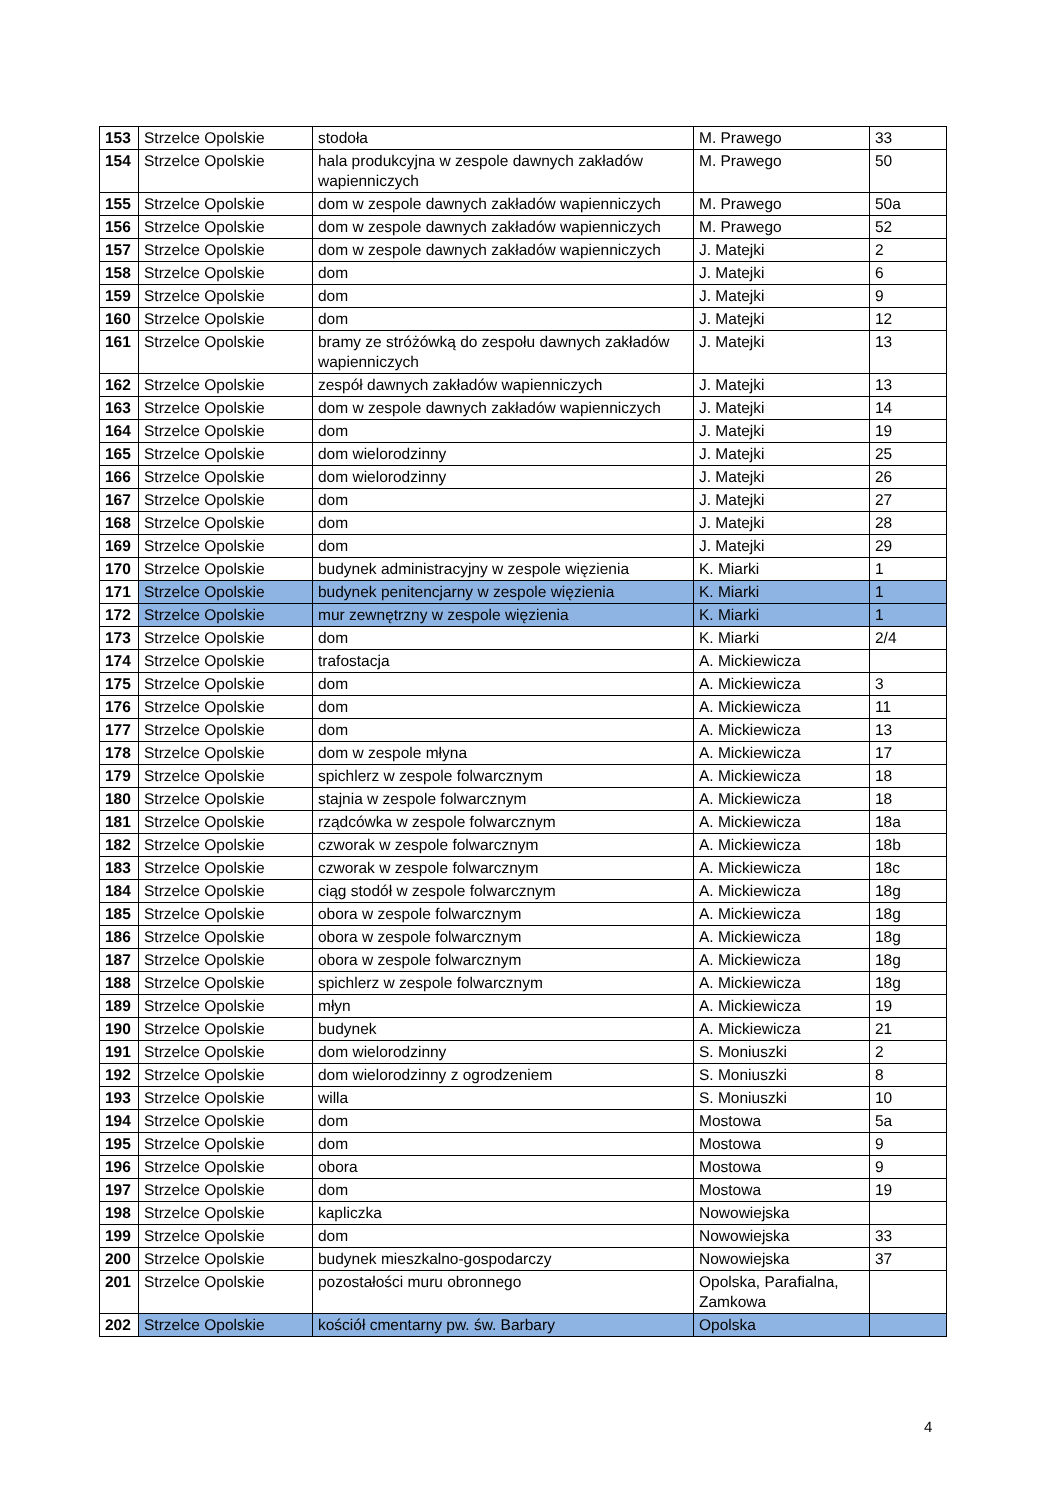| 153 | Strzelce Opolskie | stodoła | M. Prawego | 33 |
| 154 | Strzelce Opolskie | hala produkcyjna w zespole dawnych zakładów wapienniczych | M. Prawego | 50 |
| 155 | Strzelce Opolskie | dom w zespole dawnych zakładów wapienniczych | M. Prawego | 50a |
| 156 | Strzelce Opolskie | dom w zespole dawnych zakładów wapienniczych | M. Prawego | 52 |
| 157 | Strzelce Opolskie | dom w zespole dawnych zakładów wapienniczych | J. Matejki | 2 |
| 158 | Strzelce Opolskie | dom | J. Matejki | 6 |
| 159 | Strzelce Opolskie | dom | J. Matejki | 9 |
| 160 | Strzelce Opolskie | dom | J. Matejki | 12 |
| 161 | Strzelce Opolskie | bramy ze stróżówką do zespołu dawnych zakładów wapienniczych | J. Matejki | 13 |
| 162 | Strzelce Opolskie | zespół dawnych zakładów wapienniczych | J. Matejki | 13 |
| 163 | Strzelce Opolskie | dom w zespole dawnych zakładów wapienniczych | J. Matejki | 14 |
| 164 | Strzelce Opolskie | dom | J. Matejki | 19 |
| 165 | Strzelce Opolskie | dom wielorodzinny | J. Matejki | 25 |
| 166 | Strzelce Opolskie | dom wielorodzinny | J. Matejki | 26 |
| 167 | Strzelce Opolskie | dom | J. Matejki | 27 |
| 168 | Strzelce Opolskie | dom | J. Matejki | 28 |
| 169 | Strzelce Opolskie | dom | J. Matejki | 29 |
| 170 | Strzelce Opolskie | budynek administracyjny w zespole więzienia | K. Miarki | 1 |
| 171 | Strzelce Opolskie | budynek penitencjarny w zespole więzienia | K. Miarki | 1 |
| 172 | Strzelce Opolskie | mur zewnętrzny w zespole więzienia | K. Miarki | 1 |
| 173 | Strzelce Opolskie | dom | K. Miarki | 2/4 |
| 174 | Strzelce Opolskie | trafostacja | A. Mickiewicza | |
| 175 | Strzelce Opolskie | dom | A. Mickiewicza | 3 |
| 176 | Strzelce Opolskie | dom | A. Mickiewicza | 11 |
| 177 | Strzelce Opolskie | dom | A. Mickiewicza | 13 |
| 178 | Strzelce Opolskie | dom w zespole młyna | A. Mickiewicza | 17 |
| 179 | Strzelce Opolskie | spichlerz w zespole folwarcznym | A. Mickiewicza | 18 |
| 180 | Strzelce Opolskie | stajnia w zespole folwarcznym | A. Mickiewicza | 18 |
| 181 | Strzelce Opolskie | rządcówka w zespole folwarcznym | A. Mickiewicza | 18a |
| 182 | Strzelce Opolskie | czworak w zespole folwarcznym | A. Mickiewicza | 18b |
| 183 | Strzelce Opolskie | czworak w zespole folwarcznym | A. Mickiewicza | 18c |
| 184 | Strzelce Opolskie | ciąg stodół w zespole folwarcznym | A. Mickiewicza | 18g |
| 185 | Strzelce Opolskie | obora w zespole folwarcznym | A. Mickiewicza | 18g |
| 186 | Strzelce Opolskie | obora w zespole folwarcznym | A. Mickiewicza | 18g |
| 187 | Strzelce Opolskie | obora w zespole folwarcznym | A. Mickiewicza | 18g |
| 188 | Strzelce Opolskie | spichlerz w zespole folwarcznym | A. Mickiewicza | 18g |
| 189 | Strzelce Opolskie | młyn | A. Mickiewicza | 19 |
| 190 | Strzelce Opolskie | budynek | A. Mickiewicza | 21 |
| 191 | Strzelce Opolskie | dom wielorodzinny | S. Moniuszki | 2 |
| 192 | Strzelce Opolskie | dom wielorodzinny z ogrodzeniem | S. Moniuszki | 8 |
| 193 | Strzelce Opolskie | willa | S. Moniuszki | 10 |
| 194 | Strzelce Opolskie | dom | Mostowa | 5a |
| 195 | Strzelce Opolskie | dom | Mostowa | 9 |
| 196 | Strzelce Opolskie | obora | Mostowa | 9 |
| 197 | Strzelce Opolskie | dom | Mostowa | 19 |
| 198 | Strzelce Opolskie | kapliczka | Nowowiejska | |
| 199 | Strzelce Opolskie | dom | Nowowiejska | 33 |
| 200 | Strzelce Opolskie | budynek mieszkalno-gospodarczy | Nowowiejska | 37 |
| 201 | Strzelce Opolskie | pozostałości muru obronnego | Opolska, Parafialna, Zamkowa | |
| 202 | Strzelce Opolskie | kościół cmentarny pw. św. Barbary | Opolska | |
4